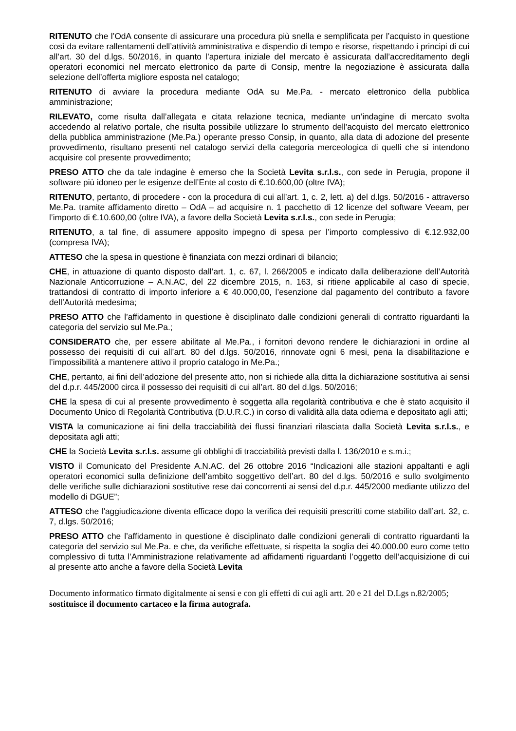RITENUTO che l’OdA consente di assicurare una procedura più snella e semplificata per l’acquisto in questione così da evitare rallentamenti dell’attività amministrativa e dispendio di tempo e risorse, rispettando i principi di cui all’art. 30 del d.lgs. 50/2016, in quanto l’apertura iniziale del mercato è assicurata dall’accreditamento degli operatori economici nel mercato elettronico da parte di Consip, mentre la negoziazione è assicurata dalla selezione dell’offerta migliore esposta nel catalogo;
RITENUTO di avviare la procedura mediante OdA su Me.Pa. - mercato elettronico della pubblica amministrazione;
RILEVATO, come risulta dall’allegata e citata relazione tecnica, mediante un’indagine di mercato svolta accedendo al relativo portale, che risulta possibile utilizzare lo strumento dell'acquisto del mercato elettronico della pubblica amministrazione (Me.Pa.) operante presso Consip, in quanto, alla data di adozione del presente provvedimento, risultano presenti nel catalogo servizi della categoria merceologica di quelli che si intendono acquisire col presente provvedimento;
PRESO ATTO che da tale indagine è emerso che la Società Levita s.r.l.s., con sede in Perugia, propone il software più idoneo per le esigenze dell’Ente al costo di €.10.600,00 (oltre IVA);
RITENUTO, pertanto, di procedere - con la procedura di cui all’art. 1, c. 2, lett. a) del d.lgs. 50/2016 - attraverso Me.Pa. tramite affidamento diretto – OdA – ad acquisire n. 1 pacchetto di 12 licenze del software Veeam, per l’importo di €.10.600,00 (oltre IVA), a favore della Società Levita s.r.l.s., con sede in Perugia;
RITENUTO, a tal fine, di assumere apposito impegno di spesa per l’importo complessivo di €.12.932,00 (compresa IVA);
ATTESO che la spesa in questione è finanziata con mezzi ordinari di bilancio;
CHE, in attuazione di quanto disposto dall’art. 1, c. 67, l. 266/2005 e indicato dalla deliberazione dell’Autorità Nazionale Anticorruzione – A.N.AC, del 22 dicembre 2015, n. 163, si ritiene applicabile al caso di specie, trattandosi di contratto di importo inferiore a € 40.000,00, l’esenzione dal pagamento del contributo a favore dell’Autorità medesima;
PRESO ATTO che l’affidamento in questione è disciplinato dalle condizioni generali di contratto riguardanti la categoria del servizio sul Me.Pa.;
CONSIDERATO che, per essere abilitate al Me.Pa., i fornitori devono rendere le dichiarazioni in ordine al possesso dei requisiti di cui all’art. 80 del d.lgs. 50/2016, rinnovate ogni 6 mesi, pena la disabilitazione e l’impossibilità a mantenere attivo il proprio catalogo in Me.Pa.;
CHE, pertanto, ai fini dell’adozione del presente atto, non si richiede alla ditta la dichiarazione sostitutiva ai sensi del d.p.r. 445/2000 circa il possesso dei requisiti di cui all’art. 80 del d.lgs. 50/2016;
CHE la spesa di cui al presente provvedimento è soggetta alla regolarità contributiva e che è stato acquisito il Documento Unico di Regolarità Contributiva (D.U.R.C.) in corso di validità alla data odierna e depositato agli atti;
VISTA la comunicazione ai fini della tracciabilità dei flussi finanziari rilasciata dalla Società Levita s.r.l.s., e depositata agli atti;
CHE la Società Levita s.r.l.s. assume gli obblighi di tracciabilità previsti dalla l. 136/2010 e s.m.i.;
VISTO il Comunicato del Presidente A.N.AC. del 26 ottobre 2016 “Indicazioni alle stazioni appaltanti e agli operatori economici sulla definizione dell’ambito soggettivo dell’art. 80 del d.lgs. 50/2016 e sullo svolgimento delle verifiche sulle dichiarazioni sostitutive rese dai concorrenti ai sensi del d.p.r. 445/2000 mediante utilizzo del modello di DGUE”;
ATTESO che l’aggiudicazione diventa efficace dopo la verifica dei requisiti prescritti come stabilito dall’art. 32, c. 7, d.lgs. 50/2016;
PRESO ATTO che l’affidamento in questione è disciplinato dalle condizioni generali di contratto riguardanti la categoria del servizio sul Me.Pa. e che, da verifiche effettuate, si rispetta la soglia dei 40.000.00 euro come tetto complessivo di tutta l’Amministrazione relativamente ad affidamenti riguardanti l’oggetto dell’acquisizione di cui al presente atto anche a favore della Società Levita
Documento informatico firmato digitalmente ai sensi e con gli effetti di cui agli artt. 20 e 21 del D.Lgs n.82/2005; sostituisce il documento cartaceo e la firma autografa.